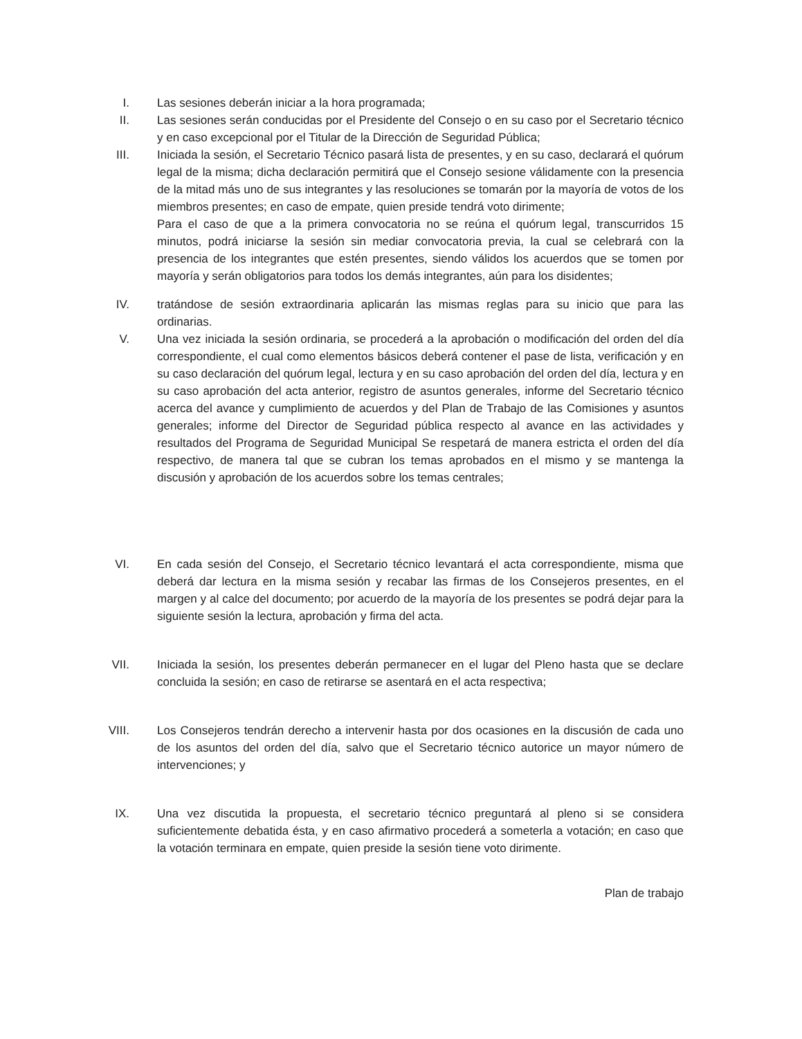I. Las sesiones deberán iniciar a la hora programada;
II. Las sesiones serán conducidas por el Presidente del Consejo o en su caso por el Secretario técnico y en caso excepcional por el Titular de la Dirección de Seguridad Pública;
III. Iniciada la sesión, el Secretario Técnico pasará lista de presentes, y en su caso, declarará el quórum legal de la misma; dicha declaración permitirá que el Consejo sesione válidamente con la presencia de la mitad más uno de sus integrantes y las resoluciones se tomarán por la mayoría de votos de los miembros presentes; en caso de empate, quien preside tendrá voto dirimente;
Para el caso de que a la primera convocatoria no se reúna el quórum legal, transcurridos 15 minutos, podrá iniciarse la sesión sin mediar convocatoria previa, la cual se celebrará con la presencia de los integrantes que estén presentes, siendo válidos los acuerdos que se tomen por mayoría y serán obligatorios para todos los demás integrantes, aún para los disidentes;
IV. tratándose de sesión extraordinaria aplicarán las mismas reglas para su inicio que para las ordinarias.
V. Una vez iniciada la sesión ordinaria, se procederá a la aprobación o modificación del orden del día correspondiente, el cual como elementos básicos deberá contener el pase de lista, verificación y en su caso declaración del quórum legal, lectura y en su caso aprobación del orden del día, lectura y en su caso aprobación del acta anterior, registro de asuntos generales, informe del Secretario técnico acerca del avance y cumplimiento de acuerdos y del Plan de Trabajo de las Comisiones y asuntos generales; informe del Director de Seguridad pública respecto al avance en las actividades y resultados del Programa de Seguridad Municipal Se respetará de manera estricta el orden del día respectivo, de manera tal que se cubran los temas aprobados en el mismo y se mantenga la discusión y aprobación de los acuerdos sobre los temas centrales;
VI. En cada sesión del Consejo, el Secretario técnico levantará el acta correspondiente, misma que deberá dar lectura en la misma sesión y recabar las firmas de los Consejeros presentes, en el margen y al calce del documento; por acuerdo de la mayoría de los presentes se podrá dejar para la siguiente sesión la lectura, aprobación y firma del acta.
VII. Iniciada la sesión, los presentes deberán permanecer en el lugar del Pleno hasta que se declare concluida la sesión; en caso de retirarse se asentará en el acta respectiva;
VIII. Los Consejeros tendrán derecho a intervenir hasta por dos ocasiones en la discusión de cada uno de los asuntos del orden del día, salvo que el Secretario técnico autorice un mayor número de intervenciones; y
IX. Una vez discutida la propuesta, el secretario técnico preguntará al pleno si se considera suficientemente debatida ésta, y en caso afirmativo procederá a someterla a votación; en caso que la votación terminara en empate, quien preside la sesión tiene voto dirimente.
Plan de trabajo